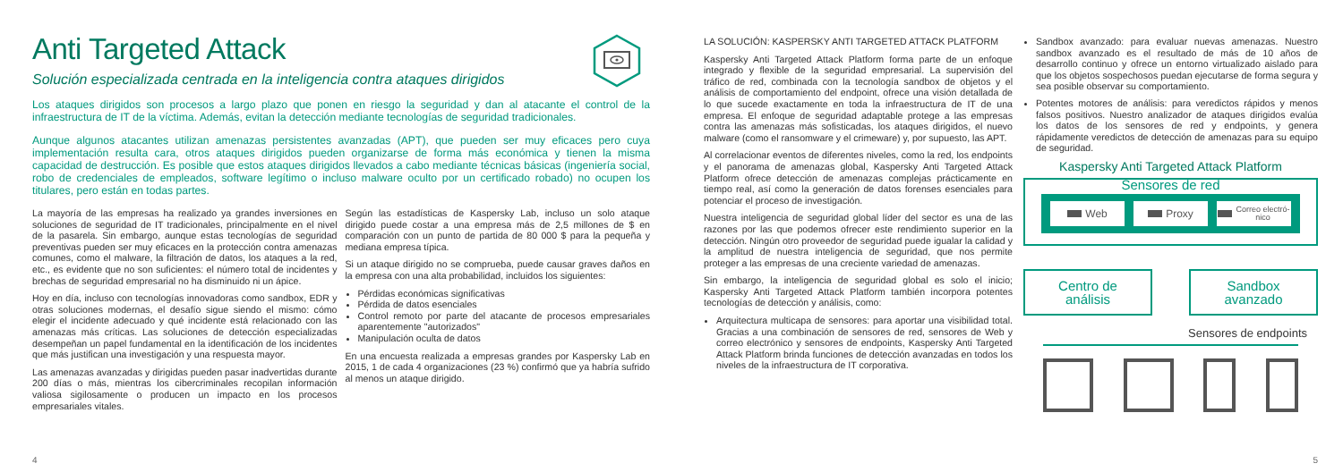Anti Targeted Attack
Solución especializada centrada en la inteligencia contra ataques dirigidos
Los ataques dirigidos son procesos a largo plazo que ponen en riesgo la seguridad y dan al atacante el control de la infraestructura de IT de la víctima. Además, evitan la detección mediante tecnologías de seguridad tradicionales.
Aunque algunos atacantes utilizan amenazas persistentes avanzadas (APT), que pueden ser muy eficaces pero cuya implementación resulta cara, otros ataques dirigidos pueden organizarse de forma más económica y tienen la misma capacidad de destrucción. Es posible que estos ataques dirigidos llevados a cabo mediante técnicas básicas (ingeniería social, robo de credenciales de empleados, software legítimo o incluso malware oculto por un certificado robado) no ocupen los titulares, pero están en todas partes.
La mayoría de las empresas ha realizado ya grandes inversiones en soluciones de seguridad de IT tradicionales, principalmente en el nivel de la pasarela. Sin embargo, aunque estas tecnologías de seguridad preventivas pueden ser muy eficaces en la protección contra amenazas comunes, como el malware, la filtración de datos, los ataques a la red, etc., es evidente que no son suficientes: el número total de incidentes y brechas de seguridad empresarial no ha disminuido ni un ápice.
Hoy en día, incluso con tecnologías innovadoras como sandbox, EDR y otras soluciones modernas, el desafío sigue siendo el mismo: cómo elegir el incidente adecuado y qué incidente está relacionado con las amenazas más críticas. Las soluciones de detección especializadas desempeñan un papel fundamental en la identificación de los incidentes que más justifican una investigación y una respuesta mayor.
Las amenazas avanzadas y dirigidas pueden pasar inadvertidas durante 200 días o más, mientras los cibercriminales recopilan información valiosa sigilosamente o producen un impacto en los procesos empresariales vitales.
Según las estadísticas de Kaspersky Lab, incluso un solo ataque dirigido puede costar a una empresa más de 2,5 millones de $ en comparación con un punto de partida de 80 000 $ para la pequeña y mediana empresa típica.
Si un ataque dirigido no se comprueba, puede causar graves daños en la empresa con una alta probabilidad, incluidos los siguientes:
Pérdidas económicas significativas
Pérdida de datos esenciales
Control remoto por parte del atacante de procesos empresariales aparentemente "autorizados"
Manipulación oculta de datos
En una encuesta realizada a empresas grandes por Kaspersky Lab en 2015, 1 de cada 4 organizaciones (23 %) confirmó que ya habría sufrido al menos un ataque dirigido.
4
LA SOLUCIÓN: KASPERSKY ANTI TARGETED ATTACK PLATFORM
Kaspersky Anti Targeted Attack Platform forma parte de un enfoque integrado y flexible de la seguridad empresarial. La supervisión del tráfico de red, combinada con la tecnología sandbox de objetos y el análisis de comportamiento del endpoint, ofrece una visión detallada de lo que sucede exactamente en toda la infraestructura de IT de una empresa. El enfoque de seguridad adaptable protege a las empresas contra las amenazas más sofisticadas, los ataques dirigidos, el nuevo malware (como el ransomware y el crimeware) y, por supuesto, las APT.
Al correlacionar eventos de diferentes niveles, como la red, los endpoints y el panorama de amenazas global, Kaspersky Anti Targeted Attack Platform ofrece detección de amenazas complejas prácticamente en tiempo real, así como la generación de datos forenses esenciales para potenciar el proceso de investigación.
Nuestra inteligencia de seguridad global líder del sector es una de las razones por las que podemos ofrecer este rendimiento superior en la detección. Ningún otro proveedor de seguridad puede igualar la calidad y la amplitud de nuestra inteligencia de seguridad, que nos permite proteger a las empresas de una creciente variedad de amenazas.
Sin embargo, la inteligencia de seguridad global es solo el inicio; Kaspersky Anti Targeted Attack Platform también incorpora potentes tecnologías de detección y análisis, como:
Arquitectura multicapa de sensores: para aportar una visibilidad total. Gracias a una combinación de sensores de red, sensores de Web y correo electrónico y sensores de endpoints, Kaspersky Anti Targeted Attack Platform brinda funciones de detección avanzadas en todos los niveles de la infraestructura de IT corporativa.
Sandbox avanzado: para evaluar nuevas amenazas. Nuestro sandbox avanzado es el resultado de más de 10 años de desarrollo continuo y ofrece un entorno virtualizado aislado para que los objetos sospechosos puedan ejecutarse de forma segura y sea posible observar su comportamiento.
Potentes motores de análisis: para veredictos rápidos y menos falsos positivos. Nuestro analizador de ataques dirigidos evalúa los datos de los sensores de red y endpoints, y genera rápidamente veredictos de detección de amenazas para su equipo de seguridad.
Kaspersky Anti Targeted Attack Platform
Sensores de red
Web Proxy
Correo electró-
nico
Centro de
análisis
Sandbox
avanzado
Sensores de endpoints
5